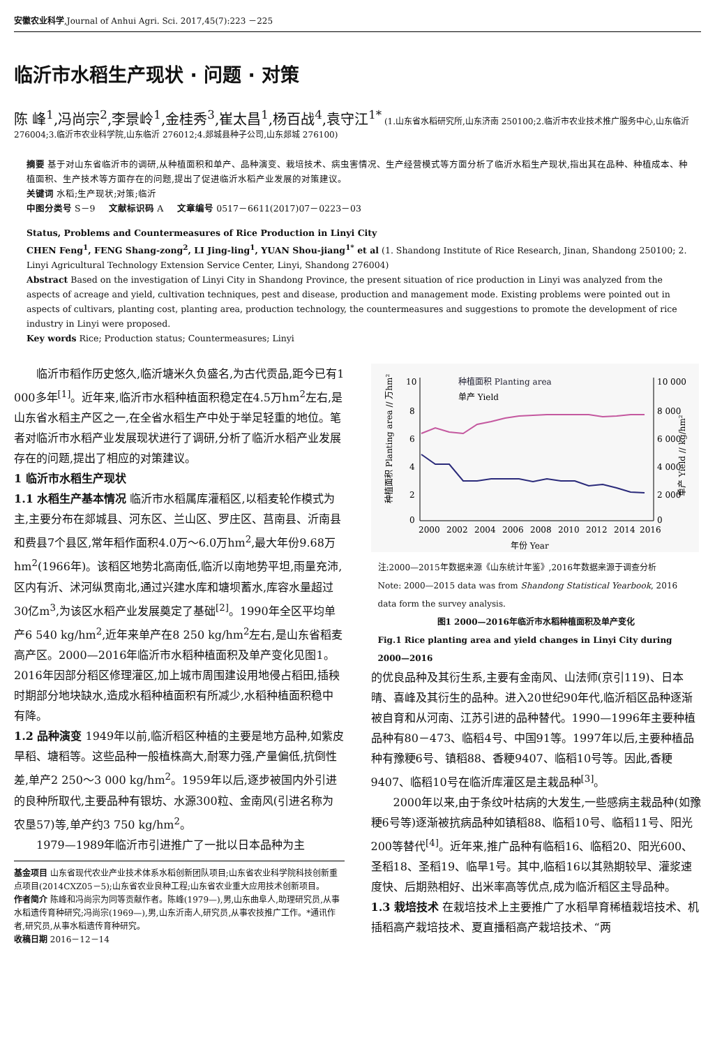安徽农业科学,Journal of Anhui Agri. Sci. 2017,45(7):223 －225
临沂市水稻生产现状 · 问题 · 对策
陈 峰<sup>1</sup>,冯尚宗<sup>2</sup>,李景岭<sup>1</sup>,金桂秀<sup>3</sup>,崔太昌<sup>1</sup>,杨百战<sup>4</sup>,袁守江<sup>1*</sup> (1.山东省水稻研究所,山东济南 250100;2.临沂市农业技术推广服务中心,山东临沂 276004;3.临沂市农业科学院,山东临沂 276012;4.郯城县种子公司,山东郯城 276100)
摘要 基于对山东省临沂市的调研,从种植面积和单产、品种演变、栽培技术、病虫害情况、生产经营模式等方面分析了临沂水稻生产现状,指出其在品种、种植成本、种植面积、生产技术等方面存在的问题,提出了促进临沂水稻产业发展的对策建议。
关键词 水稻;生产现状;对策;临沂
中图分类号 S－9 文献标识码 A 文章编号 0517－6611(2017)07－0223－03
Status, Problems and Countermeasures of Rice Production in Linyi City
CHEN Feng<sup>1</sup>, FENG Shang-zong<sup>2</sup>, LI Jing-ling<sup>1</sup>, YUAN Shou-jiang<sup>1*</sup> et al (1. Shandong Institute of Rice Research, Jinan, Shandong 250100; 2. Linyi Agricultural Technology Extension Service Center, Linyi, Shandong 276004)
Abstract Based on the investigation of Linyi City in Shandong Province, the present situation of rice production in Linyi was analyzed from the aspects of acreage and yield, cultivation techniques, pest and disease, production and management mode. Existing problems were pointed out in aspects of cultivars, planting cost, planting area, production technology, the countermeasures and suggestions to promote the development of rice industry in Linyi were proposed.
Key words Rice; Production status; Countermeasures; Linyi
临沂市稻作历史悠久,临沂塘米久负盛名,为古代贡品,距今已有1 000多年<sup>[1]</sup>。近年来,临沂市水稻种植面积稳定在4.5万hm<sup>2</sup>左右,是山东省水稻主产区之一,在全省水稻生产中处于举足轻重的地位。笔者对临沂市水稻产业发展现状进行了调研,分析了临沂水稻产业发展存在的问题,提出了相应的对策建议。
1 临沂市水稻生产现状
1.1 水稻生产基本情况 临沂市水稻属库灌稻区,以稻麦轮作模式为主,主要分布在郯城县、河东区、兰山区、罗庄区、莒南县、沂南县和费县7个县区,常年稻作面积4.0万～6.0万hm<sup>2</sup>,最大年份9.68万hm<sup>2</sup>(1966年)。该稻区地势北高南低,临沂以南地势平坦,雨量充沛,区内有沂、沭河纵贯南北,通过兴建水库和塘坝蓄水,库容水量超过30亿m<sup>3</sup>,为该区水稻产业发展奠定了基础<sup>[2]</sup>。1990年全区平均单产6 540 kg/hm<sup>2</sup>,近年来单产在8 250 kg/hm<sup>2</sup>左右,是山东省稻麦高产区。2000—2016年临沂市水稻种植面积及单产变化见图1。2016年因部分稻区修理灌区,加上城市周围建设用地侵占稻田,插秧时期部分地块缺水,造成水稻种植面积有所减少,水稻种植面积稳中有降。
1.2 品种演变 1949年以前,临沂稻区种植的主要是地方品种,如紫皮旱稻、塘稻等。这些品种一般植株高大,耐寒力强,产量偏低,抗倒性差,单产2 250～3 000 kg/hm<sup>2</sup>。1959年以后,逐步被国内外引进的良种所取代,主要品种有银坊、水源300粒、金南风(引进名称为农垦57)等,单产约3 750 kg/hm<sup>2</sup>。
1979—1989年临沂市引进推广了一批以日本品种为主
基金项目 山东省现代农业产业技术体系水稻创新团队项目;山东省农业科学院科技创新重点项目(2014CXZ05－5);山东省农业良种工程;山东省农业重大应用技术创新项目。
作者简介 陈峰和冯尚宗为同等贡献作者。陈峰(1979—),男,山东曲阜人,助理研究员,从事水稻遗传育种研究;冯尚宗(1969—),男,山东沂南人,研究员,从事农技推广工作。*通讯作者,研究员,从事水稻遗传育种研究。
收稿日期 2016－12－14
10
8
6
4
2
0
10 000
8 000
6 000
4 000
2 000
0
2000
2002
2004
2006
2008
2010
2012
2014
2016
年份 Year
种植面积 Planting area // 万hm²
单产 Yield // kg/hm²
种植面积 Planting area
单产 Yield
注:2000—2015年数据来源《山东统计年鉴》,2016年数据来源于调查分析
Note: 2000—2015 data was from Shandong Statistical Yearbook, 2016 data form the survey analysis.
图1 2000—2016年临沂市水稻种植面积及单产变化
Fig.1 Rice planting area and yield changes in Linyi City during 2000—2016
的优良品种及其衍生系,主要有金南风、山法师(京引119)、日本晴、喜峰及其衍生的品种。进入20世纪90年代,临沂稻区品种逐渐被自育和从河南、江苏引进的品种替代。1990—1996年主要种植品种有80－473、临稻4号、中国91等。1997年以后,主要种植品种有豫粳6号、镇稻88、香粳9407、临稻10号等。因此,香粳9407、临稻10号在临沂库灌区是主栽品种<sup>[3]</sup>。
2000年以来,由于条纹叶枯病的大发生,一些感病主栽品种(如豫粳6号等)逐渐被抗病品种如镇稻88、临稻10号、临稻11号、阳光200等替代<sup>[4]</sup>。近年来,推广品种有临稻16、临稻20、阳光600、圣稻18、圣稻19、临旱1号。其中,临稻16以其熟期较早、灌浆速度快、后期熟相好、出米率高等优点,成为临沂稻区主导品种。
1.3 栽培技术 在栽培技术上主要推广了水稻旱育稀植栽培技术、机插稻高产栽培技术、夏直播稻高产栽培技术、“两